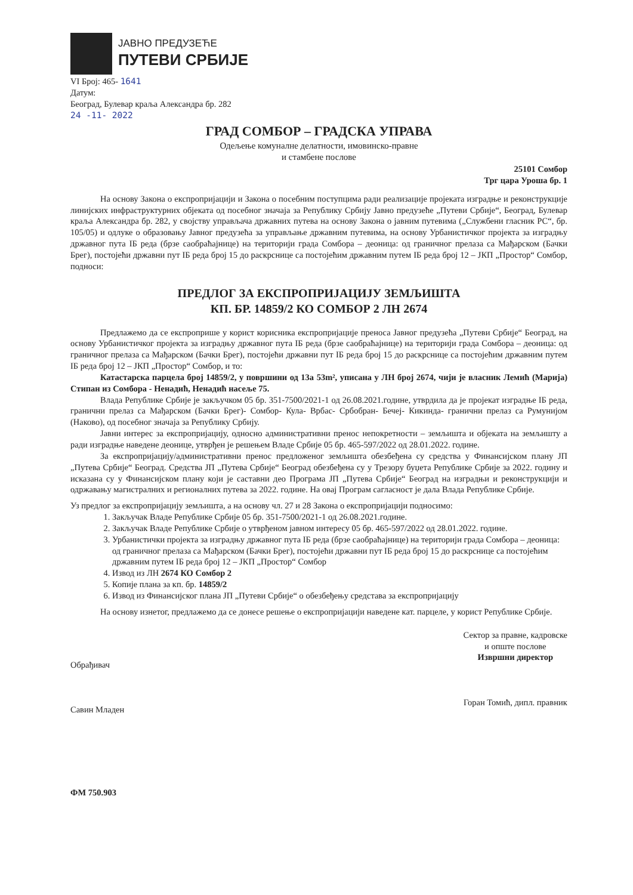ЈАВНО ПРЕДУЗЕЋЕ
ПУТЕВИ СРБИЈЕ
VI Број: 465- 1641
Датум:
Београд, Булевар краља Александра бр. 282
24 -11- 2022
ГРАД СОМБОР – ГРАДСКА УПРАВА
Одељење комуналне делатности, имовинско-правне
и стамбене послове
25101 Сомбор
Трг цара Уроша бр. 1
На основу Закона о експропријацији и Закона о посебним поступцима ради реализације пројеката изградње и реконструкције линијских инфраструктурних објеката од посебног значаја за Републику Србију Јавно предузеће „Путеви Србије“, Београд, Булевар краља Александра бр. 282, у својству управљача државних путева на основу Закона о јавним путевима („Службени гласник РС“, бр. 105/05) и одлуке о образовању Јавног предузећа за управљање државним путевима, на основу Урбанистичког пројекта за изградњу државног пута IБ реда (брзе саобраћајнице) на територији града Сомбора – деоница: од граничног прелаза са Мађарском (Бачки Брег), постојећи државни пут IБ реда број 15 до раскрснице са постојећим државним путем IБ реда број 12 – ЈКП „Простор“ Сомбор, подноси:
ПРЕДЛОГ ЗА ЕКСПРОПРИЈАЦИЈУ ЗЕМЉИШТА
КП. БР. 14859/2 КО СОМБОР 2 ЛН 2674
Предлажемо да се експроприше у корист корисника експропријације преноса Јавног предузећа „Путеви Србије“ Београд, на основу Урбанистичког пројекта за изградњу државног пута IБ реда (брзе саобраћајнице) на територији града Сомбора – деоница: од граничног прелаза са Мађарском (Бачки Брег), постојећи државни пут IБ реда број 15 до раскрснице са постојећим државним путем IБ реда број 12 – ЈКП „Простор“ Сомбор, и то:
Катастарска парцела број 14859/2, у површини од 13а 53m², уписана у ЛН број 2674, чији је власник Лемић (Марија) Стипан из Сомбора - Ненадић, Ненадић насеље 75.
Влада Републике Србије је закључком 05 бр. 351-7500/2021-1 од 26.08.2021.године, утврдила да је пројекат изградње IБ реда, гранични прелаз са Мађарском (Бачки Брег)- Сомбор- Кула- Врбас- Србобран- Бечеј- Кикинда- гранични прелаз са Румунијом (Наково), од посебног значаја за Републику Србију.
Јавни интерес за експропријацију, односно административни пренос непокретности – земљишта и објеката на земљишту а ради изградње наведене деонице, утврђен је решењем Владе Србије 05 бр. 465-597/2022 од 28.01.2022. године.
За експропријацију/административни пренос предложеног земљишта обезбеђена су средства у Финансијском плану ЈП „Путева Србије“ Београд. Средства ЈП „Путева Србије“ Београд обезбеђена су у Трезору буџета Републике Србије за 2022. годину и исказана су у Финансијском плану који је саставни део Програма ЈП „Путева Србије“ Београд на изградњи и реконструкцији и одржавању магистралних и регионалних путева за 2022. године. На овај Програм сагласност је дала Влада Републике Србије.
Уз предлог за експропријацију земљишта, а на основу чл. 27 и 28 Закона о експропријацији подносимо:
1. Закључак Владе Републике Србије 05 бр. 351-7500/2021-1 од 26.08.2021.године.
2. Закључак Владе Републике Србије о утврђеном јавном интересу 05 бр. 465-597/2022 од 28.01.2022. године.
3. Урбанистички пројекта за изградњу државног пута IБ реда (брзе саобраћајнице) на територији града Сомбора – деоница: од граничног прелаза са Мађарском (Бачки Брег), постојећи државни пут IБ реда број 15 до раскрснице са постојећим државним путем IБ реда број 12 – ЈКП „Простор“ Сомбор
4. Извод из ЛН 2674 КО Сомбор 2
5. Копије плана за кп. бр. 14859/2
6. Извод из Финансијског плана ЈП „Путеви Србије“ о обезбеђењу средстава за експропријацију
На основу изнетог, предлажемо да се донесе решење о експропријацији наведене кат. парцеле, у корист Републике Србије.
Обрађивач
Савин Младен
Сектор за правне, кадровске
и опште послове
Извршни директор
Горан Томић, дипл. правник
ФМ 750.903